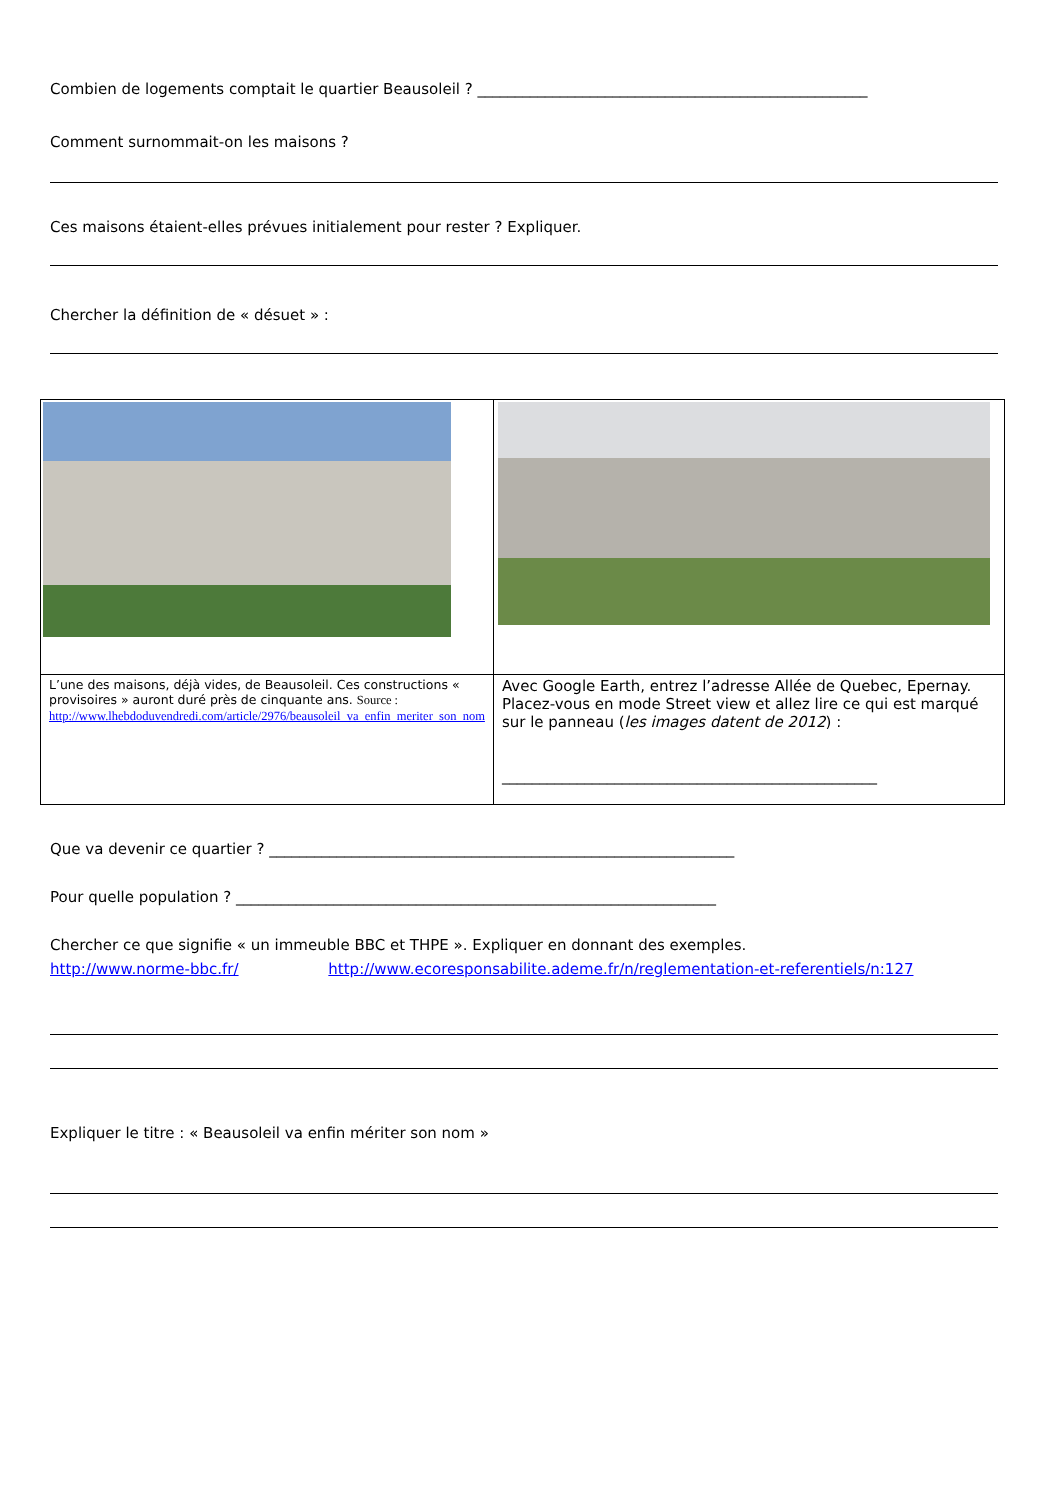Combien de logements comptait le quartier Beausoleil ? ____________________________________________________
Comment surnommait-on les maisons ?
Ces maisons étaient-elles prévues initialement pour rester ? Expliquer.
Chercher la définition de « désuet » :
| L’une des maisons, déjà vides, de Beausoleil. Ces constructions « provisoires » auront duré près de cinquante ans. Source : http://www.lhebdoduvendredi.com/article/2976/beausoleil_va_enfin_meriter_son_nom | Avec Google Earth, entrez l’adresse Allée de Quebec, Epernay. Placez-vous en mode Street view et allez lire ce qui est marqué sur le panneau ( les images datent de 2012 ) : __________________________________________________ |
Que va devenir ce quartier ? ______________________________________________________________
Pour quelle population ? ________________________________________________________________
Chercher ce que signifie « un immeuble BBC et THPE ». Expliquer en donnant des exemples.
http://www.norme-bbc.fr/ http://www.ecoresponsabilite.ademe.fr/n/reglementation-et-referentiels/n:127
Expliquer le titre : « Beausoleil va enfin mériter son nom »